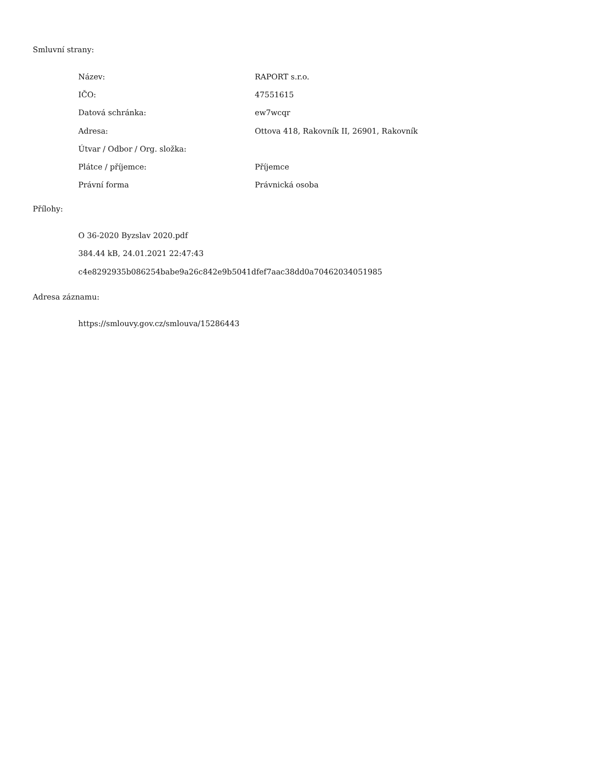Smluvní strany:
| Název: | RAPORT s.r.o. |
| IČO: | 47551615 |
| Datová schránka: | ew7wcqr |
| Adresa: | Ottova 418, Rakovník II, 26901, Rakovník |
| Útvar / Odbor / Org. složka: | |
| Plátce / příjemce: | Příjemce |
| Právní forma | Právnická osoba |
Přílohy:
O 36-2020 Byzslav 2020.pdf
384.44 kB, 24.01.2021 22:47:43
c4e8292935b086254babe9a26c842e9b5041dfef7aac38dd0a70462034051985
Adresa záznamu:
https://smlouvy.gov.cz/smlouva/15286443